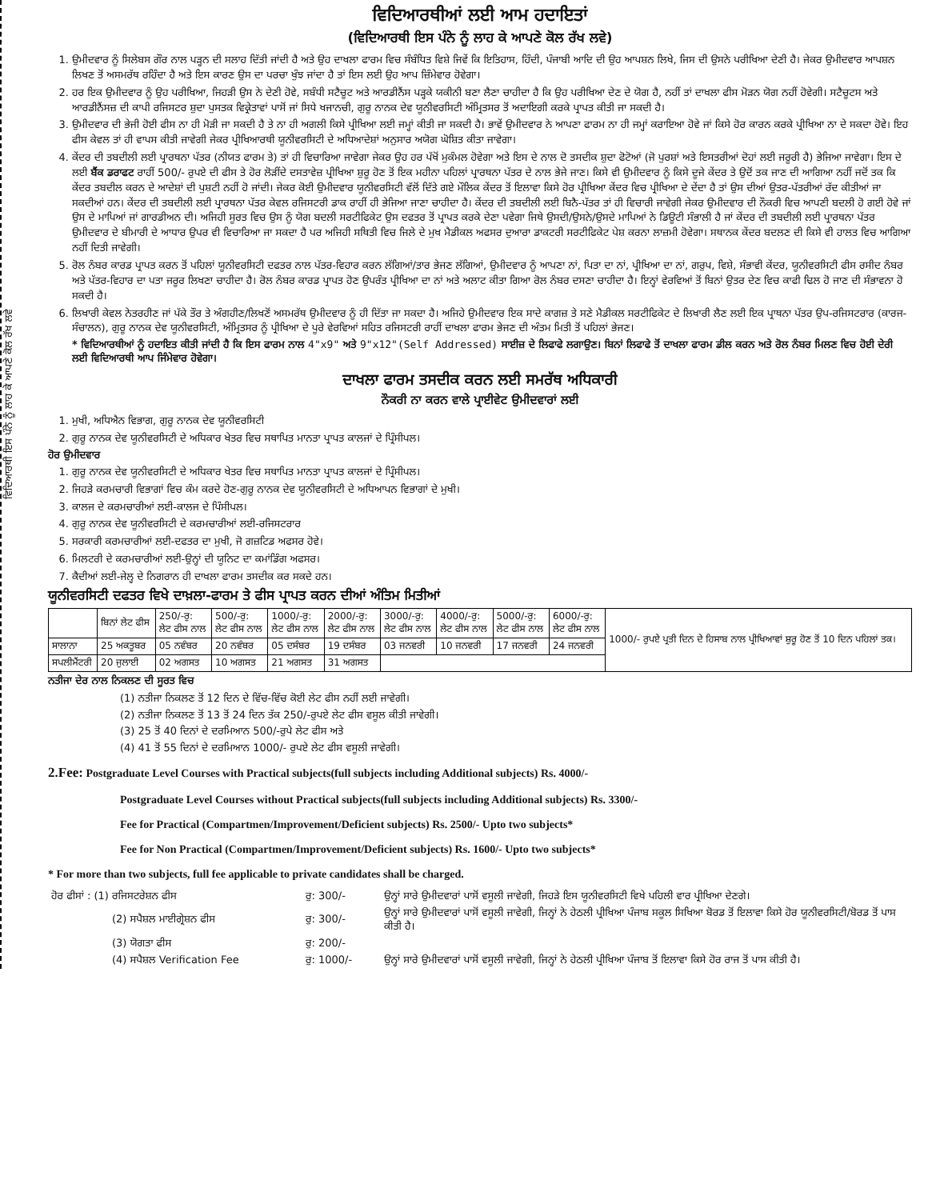ਵਿਦਿਆਰਥੀ ਇਸ ਪੰਨੇ ਨੂੰ ਲਾਹ ਕੇ ਆਪਣੇ ਕੋਲ ਰੱਖ ਲਵੇ
ਵਿਦਿਆਰਥੀਆਂ ਲਈ ਆਮ ਹਦਾਇਤਾਂ
(ਵਿਦਿਆਰਥੀ ਇਸ ਪੰਨੇ ਨੂੰ ਲਾਹ ਕੇ ਆਪਣੇ ਕੋਲ ਰੱਖ ਲਵੇ)
1. ਉਮੀਦਵਾਰ ਨੂੰ ਸਿਲੇਬਸ ਗੌਰ ਨਾਲ ਪੜ੍ਹਨ ਦੀ ਸਲਾਹ ਦਿੱਤੀ ਜਾਂਦੀ ਹੈ ਅਤੇ ਉਹ ਦਾਖਲਾ ਫਾਰਮ ਵਿਚ ਸੰਬੰਧਿਤ ਵਿਸ਼ੇ ਜਿਵੇਂ ਕਿ ਇਤਿਹਾਸ, ਹਿੰਦੀ, ਪੰਜਾਬੀ ਆਦਿ ਦੀ ਉਹ ਆਪਸ਼ਨ ਲਿਖੇ, ਜਿਸ ਦੀ ਉਸਨੇ ਪਰੀਖਿਆ ਦੇਣੀ ਹੈ। ਜੇਕਰ ਉਮੀਦਵਾਰ ਆਪਸ਼ਨ ਲਿਖਣ ਤੋਂ ਅਸਮਰੱਥ ਰਹਿੰਦਾ ਹੈ ਅਤੇ ਇਸ ਕਾਰਣ ਉਸ ਦਾ ਪਰਚਾ ਖੁੰਝ ਜਾਂਦਾ ਹੈ ਤਾਂ ਇਸ ਲਈ ਉਹ ਆਪ ਜ਼ਿੰਮੇਵਾਰ ਹੋਵੇਗਾ।
2. ਹਰ ਇਕ ਉਮੀਦਵਾਰ ਨੂੰ ਉਹ ਪਰੀਖਿਆ, ਜਿਹੜੀ ਉਸ ਨੇ ਦੇਣੀ ਹੋਵੇ, ਸਬੰਧੀ ਸਟੈਚੂਟ ਅਤੇ ਆਰਡੀਨੈਂਸ ਪੜ੍ਹਕੇ ਯਕੀਨੀ ਬਣਾ ਲੈਣਾ ਚਾਹੀਦਾ ਹੈ ਕਿ ਉਹ ਪਰੀਖਿਆ ਦੇਣ ਦੇ ਯੋਗ ਹੈ, ਨਹੀਂ ਤਾਂ ਦਾਖਲਾ ਫੀਸ ਮੋੜਨ ਯੋਗ ਨਹੀਂ ਹੋਵੇਗੀ। ਸਟੈਚੂਟਸ ਅਤੇ ਆਰਡੀਨੈਂਸਜ਼ ਦੀ ਕਾਪੀ ਰਜਿਸਟਰ ਸ਼ੁਦਾ ਪੁਸਤਕ ਵਿਕ੍ਰੇਤਾਵਾਂ ਪਾਸੋਂ ਜਾਂ ਸਿਧੇ ਖਜਾਨਚੀ, ਗੁਰੂ ਨਾਨਕ ਦੇਵ ਯੂਨੀਵਰਸਿਟੀ ਅੰਮ੍ਰਿਤਸਰ ਤੋਂ ਅਦਾਇਗੀ ਕਰਕੇ ਪ੍ਰਾਪਤ ਕੀਤੀ ਜਾ ਸਕਦੀ ਹੈ।
3. ਉਮੀਦਵਾਰ ਦੀ ਭੇਜੀ ਹੋਈ ਫੀਸ ਨਾ ਹੀ ਮੋੜੀ ਜਾ ਸਕਦੀ ਹੈ ਤੇ ਨਾ ਹੀ ਅਗਲੀ ਕਿਸੇ ਪ੍ਰੀਖਿਆ ਲਈ ਜਮ੍ਹਾਂ ਕੀਤੀ ਜਾ ਸਕਦੀ ਹੈ। ਭਾਵੇਂ ਉਮੀਦਵਾਰ ਨੇ ਆਪਣਾ ਫਾਰਮ ਨਾ ਹੀ ਜਮ੍ਹਾਂ ਕਰਾਇਆ ਹੋਵੇ ਜਾਂ ਕਿਸੇ ਹੋਰ ਕਾਰਨ ਕਰਕੇ ਪ੍ਰੀਖਿਆ ਨਾ ਦੇ ਸਕਦਾ ਹੋਵੇ। ਇਹ ਫੀਸ ਕੇਵਲ ਤਾਂ ਹੀ ਵਾਪਸ ਕੀਤੀ ਜਾਵੇਗੀ ਜੇਕਰ ਪ੍ਰੀਖਿਆਰਥੀ ਯੂਨੀਵਰਸਿਟੀ ਦੇ ਅਧਿਆਦੇਸ਼ਾਂ ਅਨੁਸਾਰ ਅਯੋਗ ਘੋਸ਼ਿਤ ਕੀਤਾ ਜਾਵੇਗਾ।
4. ਕੇਂਦਰ ਦੀ ਤਬਦੀਲੀ ਲਈ ਪ੍ਰਾਰਥਨਾ ਪੱਤਰ (ਨੀਯਤ ਫਾਰਮ ਤੇ) ਤਾਂ ਹੀ ਵਿਚਾਰਿਆ ਜਾਵੇਗਾ ਜੇਕਰ ਉਹ ਹਰ ਪੱਖੋਂ ਮੁਕੰਮਲ ਹੋਵੇਗਾ ਅਤੇ ਇਸ ਦੇ ਨਾਲ ਦੋ ਤਸਦੀਕ ਸ਼ੁਦਾ ਫੋਟੋਆਂ (ਜੋ ਪੁਰਸ਼ਾਂ ਅਤੇ ਇਸਤਰੀਆਂ ਦੋਹਾਂ ਲਈ ਜਰੂਰੀ ਹੈ) ਭੇਜਿਆ ਜਾਵੇਗਾ। ਇਸ ਦੇ ਲਈ ਬੈਂਕ ਡਰਾਫਟ ਰਾਹੀਂ 500/- ਰੁਪਏ ਦੀ ਫੀਸ ਤੇ ਹੋਰ ਲੋੜੀਂਦੇ ਦਸਤਾਵੇਜ਼ ਪ੍ਰੀਖਿਆ ਸ਼ੁਰੂ ਹੋਣ ਤੋਂ ਇਕ ਮਹੀਨਾ ਪਹਿਲਾਂ ਪ੍ਰਾਰਥਨਾ ਪੱਤਰ ਦੇ ਨਾਲ ਭੇਜੇ ਜਾਣ। ਕਿਸੇ ਵੀ ਉਮੀਦਵਾਰ ਨੂੰ ਕਿਸੇ ਦੂਜੇ ਕੇਂਦਰ ਤੇ ਉਦੋਂ ਤਕ ਜਾਣ ਦੀ ਆਗਿਆ ਨਹੀਂ ਜਦੋਂ ਤਕ ਕਿ ਕੇਂਦਰ ਤਬਦੀਲ ਕਰਨ ਦੇ ਆਦੇਸ਼ਾਂ ਦੀ ਪੁਸ਼ਟੀ ਨਹੀਂ ਹੋ ਜਾਂਦੀ। ਜੇਕਰ ਕੋਈ ਉਮੀਦਵਾਰ ਯੂਨੀਵਰਸਿਟੀ ਵੱਲੋਂ ਦਿੱਤੇ ਗਏ ਮੌਲਿਕ ਕੇਂਦਰ ਤੋਂ ਇਲਾਵਾ ਕਿਸੇ ਹੋਰ ਪ੍ਰੀਖਿਆ ਕੇਂਦਰ ਵਿਚ ਪ੍ਰੀਖਿਆ ਦੇ ਦੇਂਦਾ ਹੈ ਤਾਂ ਉਸ ਦੀਆਂ ਉਤਰ-ਪੱਤਰੀਆਂ ਰੱਦ ਕੀਤੀਆਂ ਜਾ ਸਕਦੀਆਂ ਹਨ। ਕੇਂਦਰ ਦੀ ਤਬਦੀਲੀ ਲਈ ਪ੍ਰਾਰਥਨਾ ਪੱਤਰ ਕੇਵਲ ਰਜਿਸਟਰੀ ਡਾਕ ਰਾਹੀਂ ਹੀ ਭੇਜਿਆ ਜਾਣਾ ਚਾਹੀਦਾ ਹੈ। ਕੇਂਦਰ ਦੀ ਤਬਦੀਲੀ ਲਈ ਬਿਨੈ-ਪੱਤਰ ਤਾਂ ਹੀ ਵਿਚਾਰੀ ਜਾਵੇਗੀ ਜੇਕਰ ਉਮੀਦਵਾਰ ਦੀ ਨੌਕਰੀ ਵਿਚ ਆਪਣੀ ਬਦਲੀ ਹੋ ਗਈ ਹੋਵੇ ਜਾਂ ਉਸ ਦੇ ਮਾਪਿਆਂ ਜਾਂ ਗਾਰਡੀਅਨ ਦੀ। ਅਜਿਹੀ ਸੂਰਤ ਵਿਚ ਉਸ ਨੂੰ ਯੋਗ ਬਦਲੀ ਸਰਟੀਫਿਕੇਟ ਉਸ ਦਫਤਰ ਤੋਂ ਪ੍ਰਾਪਤ ਕਰਕੇ ਦੇਣਾ ਪਵੇਗਾ ਜਿਥੇ ਉਸਦੀ/ਉਸਨੇ/ਉਸਦੇ ਮਾਪਿਆਂ ਨੇ ਡਿਊਟੀ ਸੰਭਾਲੀ ਹੈ ਜਾਂ ਕੇਂਦਰ ਦੀ ਤਬਦੀਲੀ ਲਈ ਪ੍ਰਾਰਥਨਾ ਪੱਤਰ ਉਮੀਦਵਾਰ ਦੇ ਬੀਮਾਰੀ ਦੇ ਆਧਾਰ ਉਪਰ ਵੀ ਵਿਚਾਰਿਆ ਜਾ ਸਕਦਾ ਹੈ ਪਰ ਅਜਿਹੀ ਸਥਿਤੀ ਵਿਚ ਜਿਲੇ ਦੇ ਮੁਖ ਮੈਡੀਕਲ ਅਫਸਰ ਦੁਆਰਾ ਡਾਕਟਰੀ ਸਰਟੀਫਿਕੇਟ ਪੇਸ਼ ਕਰਨਾ ਲਾਜ਼ਮੀ ਹੋਵੇਗਾ। ਸਥਾਨਕ ਕੇਂਦਰ ਬਦਲਣ ਦੀ ਕਿਸੇ ਵੀ ਹਾਲਤ ਵਿਚ ਆਗਿਆ ਨਹੀਂ ਦਿਤੀ ਜਾਵੇਗੀ।
5. ਰੋਲ ਨੰਬਰ ਕਾਰਡ ਪ੍ਰਾਪਤ ਕਰਨ ਤੋਂ ਪਹਿਲਾਂ ਯੂਨੀਵਰਸਿਟੀ ਦਫਤਰ ਨਾਲ ਪੱਤਰ-ਵਿਹਾਰ ਕਰਨ ਲੱਗਿਆਂ/ਤਾਰ ਭੇਜਣ ਲੱਗਿਆਂ, ਉਮੀਦਵਾਰ ਨੂੰ ਆਪਣਾ ਨਾਂ, ਪਿਤਾ ਦਾ ਨਾਂ, ਪ੍ਰੀਖਿਆ ਦਾ ਨਾਂ, ਗਰੁਪ, ਵਿਸ਼ੇ, ਸੰਭਾਵੀ ਕੇਂਦਰ, ਯੂਨੀਵਰਸਿਟੀ ਫੀਸ ਰਸੀਦ ਨੰਬਰ ਅਤੇ ਪੱਤਰ-ਵਿਹਾਰ ਦਾ ਪਤਾ ਜਰੂਰ ਲਿਖਣਾ ਚਾਹੀਦਾ ਹੈ। ਰੋਲ ਨੰਬਰ ਕਾਰਡ ਪ੍ਰਾਪਤ ਹੋਣ ਉਪਰੰਤ ਪ੍ਰੀਖਿਆ ਦਾ ਨਾਂ ਅਤੇ ਅਲਾਟ ਕੀਤਾ ਗਿਆ ਰੋਲ ਨੰਬਰ ਦਸਣਾ ਚਾਹੀਦਾ ਹੈ। ਇਨ੍ਹਾਂ ਵੇਰਵਿਆਂ ਤੋਂ ਬਿਨਾਂ ਉਤਰ ਦੇਣ ਵਿਚ ਕਾਫੀ ਢਿਲ ਹੋ ਜਾਣ ਦੀ ਸੰਭਾਵਨਾ ਹੋ ਸਕਦੀ ਹੈ।
6. ਲਿਖਾਰੀ ਕੇਵਲ ਨੇਤਰਹੀਣ ਜਾਂ ਪੱਕੇ ਤੌਰ ਤੇ ਅੰਗਹੀਣ/ਲਿਖਣੋਂ ਅਸਮਰੱਥ ਉਮੀਦਵਾਰ ਨੂੰ ਹੀ ਦਿੱਤਾ ਜਾ ਸਕਦਾ ਹੈ। ਅਜਿਹੇ ਉਮੀਦਵਾਰ ਇਕ ਸਾਦੇ ਕਾਗਜ਼ ਤੇ ਸਣੇ ਮੈਡੀਕਲ ਸਰਟੀਫਿਕੇਟ ਦੇ ਲਿਖਾਰੀ ਲੈਣ ਲਈ ਇਕ ਪ੍ਰਾਥਨਾ ਪੱਤਰ ਉਪ-ਰਜਿਸਟਰਾਰ (ਕਾਰਜ-ਸੰਚਾਲਨ), ਗੁਰੂ ਨਾਨਕ ਦੇਵ ਯੂਨੀਵਰਸਿਟੀ, ਅੰਮ੍ਰਿਤਸਰ ਨੂੰ ਪ੍ਰੀਖਿਆ ਦੇ ਪੂਰੇ ਵੇਰਵਿਆਂ ਸਹਿਤ ਰਜਿਸਟਰੀ ਰਾਹੀਂ ਦਾਖਲਾ ਫਾਰਮ ਭੇਜਣ ਦੀ ਅੰਤਮ ਮਿਤੀ ਤੋਂ ਪਹਿਲਾਂ ਭੇਜਣ।
* ਵਿਦਿਆਰਥੀਆਂ ਨੂੰ ਹਦਾਇਤ ਕੀਤੀ ਜਾਂਦੀ ਹੈ ਕਿ ਇਸ ਫਾਰਮ ਨਾਲ 4"x9" ਅਤੇ 9"x12"(Self Addressed) ਸਾਈਜ਼ ਦੇ ਲਿਫਾਫੇ ਲਗਾਉਣ। ਬਿਨਾਂ ਲਿਫਾਫੇ ਤੋਂ ਦਾਖਲਾ ਫਾਰਮ ਡੀਲ ਕਰਨ ਅਤੇ ਰੋਲ ਨੰਬਰ ਮਿਲਣ ਵਿਚ ਹੋਈ ਦੇਰੀ ਲਈ ਵਿਦਿਆਰਥੀ ਆਪ ਜਿੰਮੇਵਾਰ ਹੋਵੇਗਾ।
ਦਾਖਲਾ ਫਾਰਮ ਤਸਦੀਕ ਕਰਨ ਲਈ ਸਮਰੱਥ ਅਧਿਕਾਰੀ
ਨੌਕਰੀ ਨਾ ਕਰਨ ਵਾਲੇ ਪ੍ਰਾਈਵੇਟ ਉਮੀਦਵਾਰਾਂ ਲਈ
1. ਮੁਖੀ, ਅਧਿਐਨ ਵਿਭਾਗ, ਗੁਰੂ ਨਾਨਕ ਦੇਵ ਯੂਨੀਵਰਸਿਟੀ
2. ਗੁਰੂ ਨਾਨਕ ਦੇਵ ਯੂਨੀਵਰਸਿਟੀ ਦੇ ਅਧਿਕਾਰ ਖੇਤਰ ਵਿਚ ਸਥਾਪਿਤ ਮਾਨਤਾ ਪ੍ਰਾਪਤ ਕਾਲਜਾਂ ਦੇ ਪ੍ਰਿੰਸੀਪਲ।
ਹੋਰ ਉਮੀਦਵਾਰ
1. ਗੁਰੂ ਨਾਨਕ ਦੇਵ ਯੂਨੀਵਰਸਿਟੀ ਦੇ ਅਧਿਕਾਰ ਖੇਤਰ ਵਿਚ ਸਥਾਪਿਤ ਮਾਨਤਾ ਪ੍ਰਾਪਤ ਕਾਲਜਾਂ ਦੇ ਪ੍ਰਿੰਸੀਪਲ।
2. ਜਿਹੜੇ ਕਰਮਚਾਰੀ ਵਿਭਾਗਾਂ ਵਿਚ ਕੰਮ ਕਰਦੇ ਹੋਣ-ਗੁਰੂ ਨਾਨਕ ਦੇਵ ਯੂਨੀਵਰਸਿਟੀ ਦੇ ਅਧਿਆਪਨ ਵਿਭਾਗਾਂ ਦੇ ਮੁਖੀ।
3. ਕਾਲਜ ਦੇ ਕਰਮਚਾਰੀਆਂ ਲਈ-ਕਾਲਜ ਦੇ ਪਿੰਸੀਪਲ।
4. ਗੁਰੂ ਨਾਨਕ ਦੇਵ ਯੂਨੀਵਰਸਿਟੀ ਦੇ ਕਰਮਚਾਰੀਆਂ ਲਈ-ਰਜਿਸਟਰਾਰ
5. ਸਰਕਾਰੀ ਕਰਮਚਾਰੀਆਂ ਲਈ-ਦਫਤਰ ਦਾ ਮੁਖੀ, ਜੋ ਗਜ਼ਟਿਡ ਅਫਸਰ ਹੋਵੇ।
6. ਮਿਲਟਰੀ ਦੇ ਕਰਮਚਾਰੀਆਂ ਲਈ-ਉਨ੍ਹਾਂ ਦੀ ਯੂਨਿਟ ਦਾ ਕਮਾਂਡਿੰਗ ਅਫਸਰ।
7. ਕੈਦੀਆਂ ਲਈ-ਜੇਲ੍ਹ ਦੇ ਨਿਗਰਾਨ ਹੀ ਦਾਖਲਾ ਫਾਰਮ ਤਸਦੀਕ ਕਰ ਸਕਦੇ ਹਨ।
ਯੂਨੀਵਰਸਿਟੀ ਦਫਤਰ ਵਿਖੇ ਦਾਖ਼ਲਾ-ਫਾਰਮ ਤੇ ਫੀਸ ਪ੍ਰਾਪਤ ਕਰਨ ਦੀਆਂ ਅੰਤਿਮ ਮਿਤੀਆਂ
| | ਬਿਨਾਂ ਲੇਟ ਫੀਸ | 250/-ਰੁ: ਲੇਟ ਫੀਸ ਨਾਲ | 500/-ਰੁ: ਲੇਟ ਫੀਸ ਨਾਲ | 1000/-ਰੁ: ਲੇਟ ਫੀਸ ਨਾਲ | 2000/-ਰੁ: ਲੇਟ ਫੀਸ ਨਾਲ | 3000/-ਰੁ: ਲੇਟ ਫੀਸ ਨਾਲ | 4000/-ਰੁ: ਲੇਟ ਫੀਸ ਨਾਲ | 5000/-ਰੁ: ਲੇਟ ਫੀਸ ਨਾਲ | 6000/-ਰੁ: ਲੇਟ ਫੀਸ ਨਾਲ | 1000/- ਰੁਪਏ ਪ੍ਰਤੀ ਦਿਨ ਦੇ ਹਿਸਾਬ ਨਾਲ ਪ੍ਰੀਖਿਆਵਾਂ ਸ਼ੁਰੂ ਹੋਣ ਤੋਂ 10 ਦਿਨ ਪਹਿਲਾਂ ਤਕ। |
| ਸਾਲਾਨਾ | 25 ਅਕਤੂਬਰ | 05 ਨਵੰਬਰ | 20 ਨਵੰਬਰ | 05 ਦਸੰਬਰ | 19 ਦਸੰਬਰ | 03 ਜਨਵਰੀ | 10 ਜਨਵਰੀ | 17 ਜਨਵਰੀ | 24 ਜਨਵਰੀ | |
| ਸਪਲੀਮੈਂਟਰੀ | 20 ਜੁਲਾਈ | 02 ਅਗਸਤ | 10 ਅਗਸਤ | 21 ਅਗਸਤ | 31 ਅਗਸਤ | | | | | |
ਨਤੀਜਾ ਦੇਰ ਨਾਲ ਨਿਕਲਣ ਦੀ ਸੂਰਤ ਵਿਚ
(1) ਨਤੀਜਾ ਨਿਕਲਣ ਤੋਂ 12 ਦਿਨ ਦੇ ਵਿੱਚ-ਵਿੱਚ ਕੋਈ ਲੇਟ ਫੀਸ ਨਹੀਂ ਲਈ ਜਾਵੇਗੀ।
(2) ਨਤੀਜਾ ਨਿਕਲਣ ਤੋਂ 13 ਤੋਂ 24 ਦਿਨ ਤੱਕ 250/-ਰੁਪਏ ਲੇਟ ਫੀਸ ਵਸੂਲ ਕੀਤੀ ਜਾਵੇਗੀ।
(3) 25 ਤੋਂ 40 ਦਿਨਾਂ ਦੇ ਦਰਮਿਆਨ 500/-ਰੁਪੇ ਲੇਟ ਫੀਸ ਅਤੇ
(4) 41 ਤੋਂ 55 ਦਿਨਾਂ ਦੇ ਦਰਮਿਆਨ 1000/- ਰੁਪਏ ਲੇਟ ਫੀਸ ਵਸੂਲੀ ਜਾਵੇਗੀ।
2.Fee: Postgraduate Level Courses with Practical subjects(full subjects including Additional subjects) Rs. 4000/-
Postgraduate Level Courses without Practical subjects(full subjects including Additional subjects) Rs. 3300/-
Fee for Practical (Compartmen/Improvement/Deficient subjects) Rs. 2500/- Upto two subjects*
Fee for Non Practical (Compartmen/Improvement/Deficient subjects) Rs. 1600/- Upto two subjects*
* For more than two subjects, full fee applicable to private candidates shall be charged.
| ਹੋਰ ਫੀਸਾਂ : (1) ਰਜਿਸਟਰੇਸ਼ਨ ਫੀਸ | ਰੁ: 300/- | ਉਨ੍ਹਾਂ ਸਾਰੇ ਉਮੀਦਵਾਰਾਂ ਪਾਸੋਂ ਵਸੂਲੀ ਜਾਵੇਗੀ, ਜਿਹੜੇ ਇਸ ਯੂਨੀਵਰਸਿਟੀ ਵਿਖੇ ਪਹਿਲੀ ਵਾਰ ਪ੍ਰੀਖਿਆ ਦੇਣਗੇ। |
| (2) ਸਪੈਸ਼ਲ ਮਾਈਗ੍ਰੇਸ਼ਨ ਫੀਸ | ਰੁ: 300/- | ਉਨ੍ਹਾਂ ਸਾਰੇ ਉਮੀਦਵਾਰਾਂ ਪਾਸੋਂ ਵਸੂਲੀ ਜਾਵੇਗੀ, ਜਿਨ੍ਹਾਂ ਨੇ ਹੇਠਲੀ ਪ੍ਰੀਖਿਆ ਪੰਜਾਬ ਸਕੂਲ ਸਿਖਿਆ ਬੋਰਡ ਤੋਂ ਇਲਾਵਾ ਕਿਸੇ ਹੋਰ ਯੂਨੀਵਰਸਿਟੀ/ਬੋਰਡ ਤੋਂ ਪਾਸ ਕੀਤੀ ਹੈ। |
| (3) ਯੋਗਤਾ ਫੀਸ | ਰੁ: 200/- | |
| (4) ਸਪੈਸ਼ਲ Verification Fee | ਰੁ: 1000/- | ਉਨ੍ਹਾਂ ਸਾਰੇ ਉਮੀਦਵਾਰਾਂ ਪਾਸੋਂ ਵਸੂਲੀ ਜਾਵੇਗੀ, ਜਿਨ੍ਹਾਂ ਨੇ ਹੇਠਲੀ ਪ੍ਰੀਖਿਆ ਪੰਜਾਬ ਤੋਂ ਇਲਾਵਾ ਕਿਸੇ ਹੋਰ ਰਾਜ ਤੋਂ ਪਾਸ ਕੀਤੀ ਹੈ। |